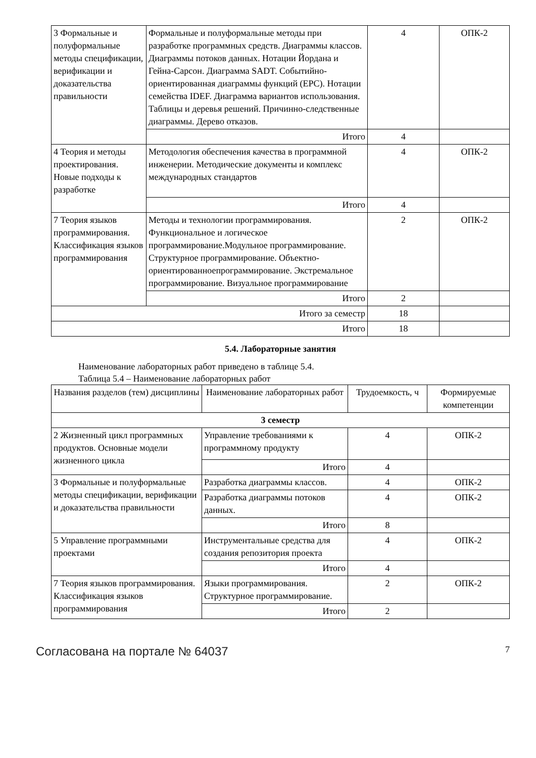| 3 Формальные и полуформальные методы спецификации, верификации и доказательства правильности | Формальные и полуформальные методы при разработке программных средств. Диаграммы классов. Диаграммы потоков данных. Нотации Йордана и Гейна-Сарсон. Диаграмма SADT. Событийно-ориентированная диаграммы функций (EPC). Нотации семейства IDEF. Диаграмма вариантов использования. Таблицы и деревья решений. Причинно-следственные диаграммы. Дерево отказов. | 4 | ОПК-2 |
| | Итого | 4 | |
| 4 Теория и методы проектирования. Новые подходы к разработке | Методология обеспечения качества в программной инженерии. Методические документы и комплекс международных стандартов | 4 | ОПК-2 |
| | Итого | 4 | |
| 7 Теория языков программирования. Классификация языков программирования | Методы и технологии программирования. Функциональное и логическое программирование.Модульное программирование. Структурное программирование. Объектно-ориентированноепрограммирование. Экстремальное программирование. Визуальное программирование | 2 | ОПК-2 |
| | Итого | 2 | |
| Итого за семестр | | 18 | |
| Итого | | 18 | |
5.4. Лабораторные занятия
Наименование лабораторных работ приведено в таблице 5.4.
Таблица 5.4 – Наименование лабораторных работ
| Названия разделов (тем) дисциплины | Наименование лабораторных работ | Трудоемкость, ч | Формируемые компетенции |
| --- | --- | --- | --- |
| 3 семестр | | | |
| 2 Жизненный цикл программных продуктов. Основные модели жизненного цикла | Управление требованиями к программному продукту | 4 | ОПК-2 |
| | Итого | 4 | |
| 3 Формальные и полуформальные методы спецификации, верификации и доказательства правильности | Разработка диаграммы классов. | 4 | ОПК-2 |
| | Разработка диаграммы потоков данных. | 4 | ОПК-2 |
| | Итого | 8 | |
| 5 Управление программными проектами | Инструментальные средства для создания репозитория проекта | 4 | ОПК-2 |
| | Итого | 4 | |
| 7 Теория языков программирования. Классификация языков программирования | Языки программирования. Структурное программирование. | 2 | ОПК-2 |
| | Итого | 2 | |
Согласована на портале № 64037 7